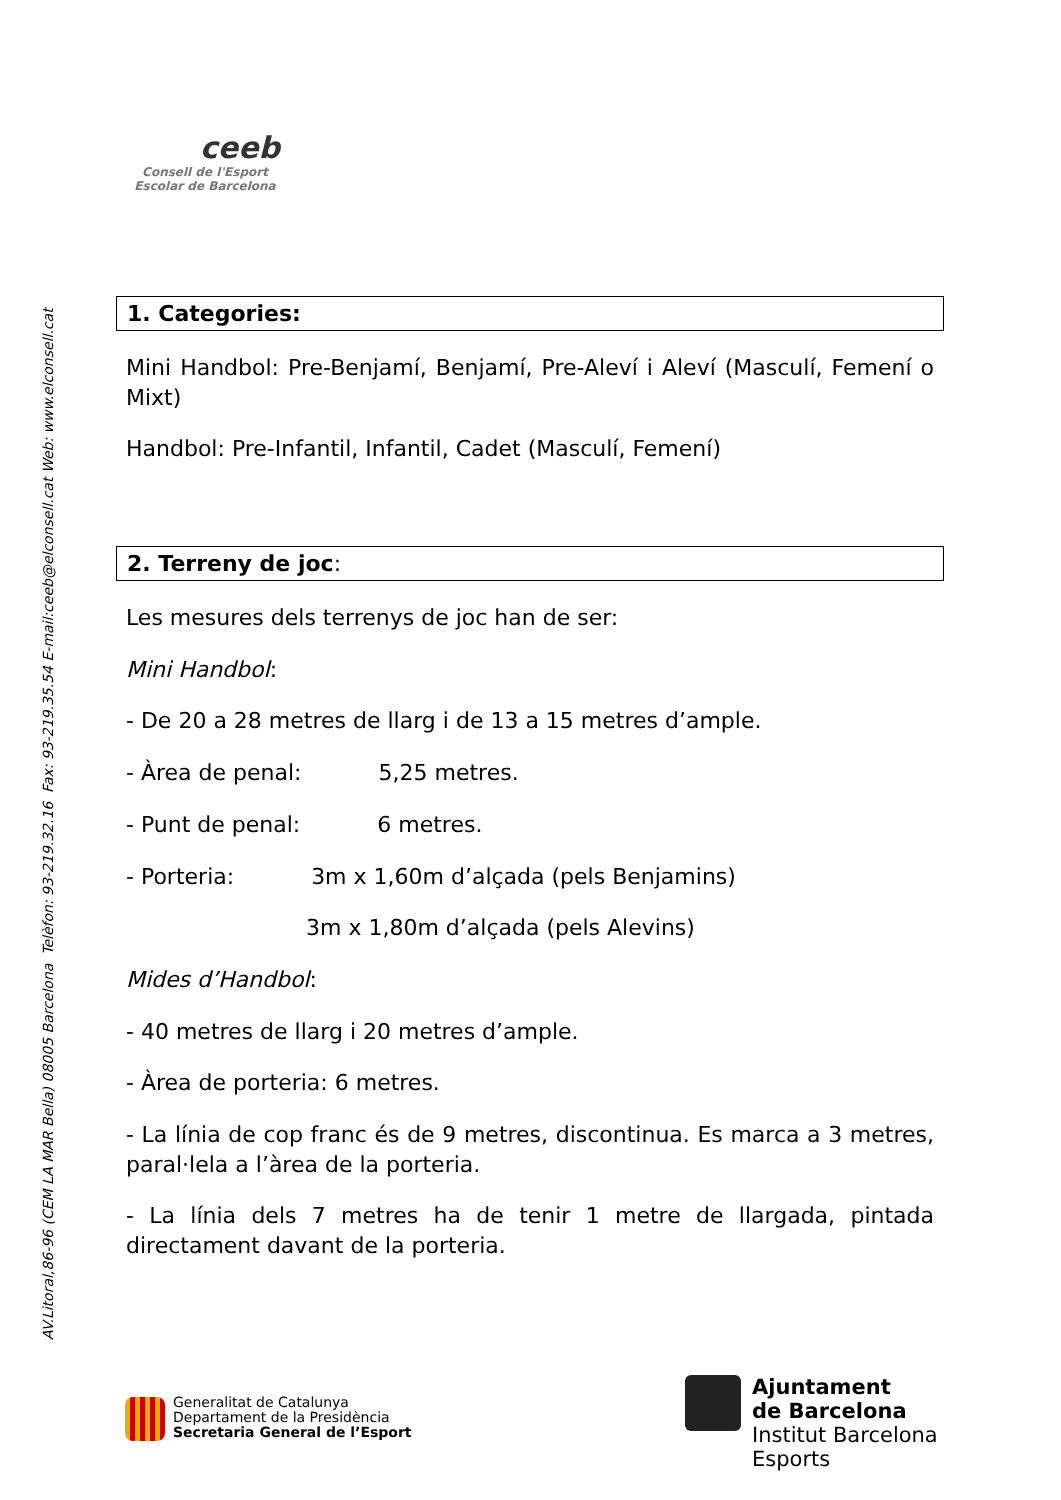ceeb
Consell de l'Esport
Escolar de Barcelona
AV.Litoral,86-96 (CEM LA MAR Bella) 08005 Barcelona Telèfon: 93-219.32.16 Fax: 93-219.35.54 E-mail:ceeb@elconsell.cat Web: www.elconsell.cat
1. Categories:
Mini Handbol: Pre-Benjamí, Benjamí, Pre-Aleví i Aleví (Masculí, Femení o Mixt)
Handbol: Pre-Infantil, Infantil, Cadet (Masculí, Femení)
2. Terreny de joc:
Les mesures dels terrenys de joc han de ser:
Mini Handbol:
- De 20 a 28 metres de llarg i de 13 a 15 metres d’ample.
- Àrea de penal: 5,25 metres.
- Punt de penal: 6 metres.
- Porteria: 3m x 1,60m d’alçada (pels Benjamins)
3m x 1,80m d’alçada (pels Alevins)
Mides d’Handbol:
- 40 metres de llarg i 20 metres d’ample.
- Àrea de porteria: 6 metres.
- La línia de cop franc és de 9 metres, discontinua. Es marca a 3 metres, paral·lela a l’àrea de la porteria.
- La línia dels 7 metres ha de tenir 1 metre de llargada, pintada directament davant de la porteria.
Generalitat de Catalunya
Departament de la Presidència
Secretaria General de l’Esport
Ajuntament
de Barcelona
Institut Barcelona
Esports